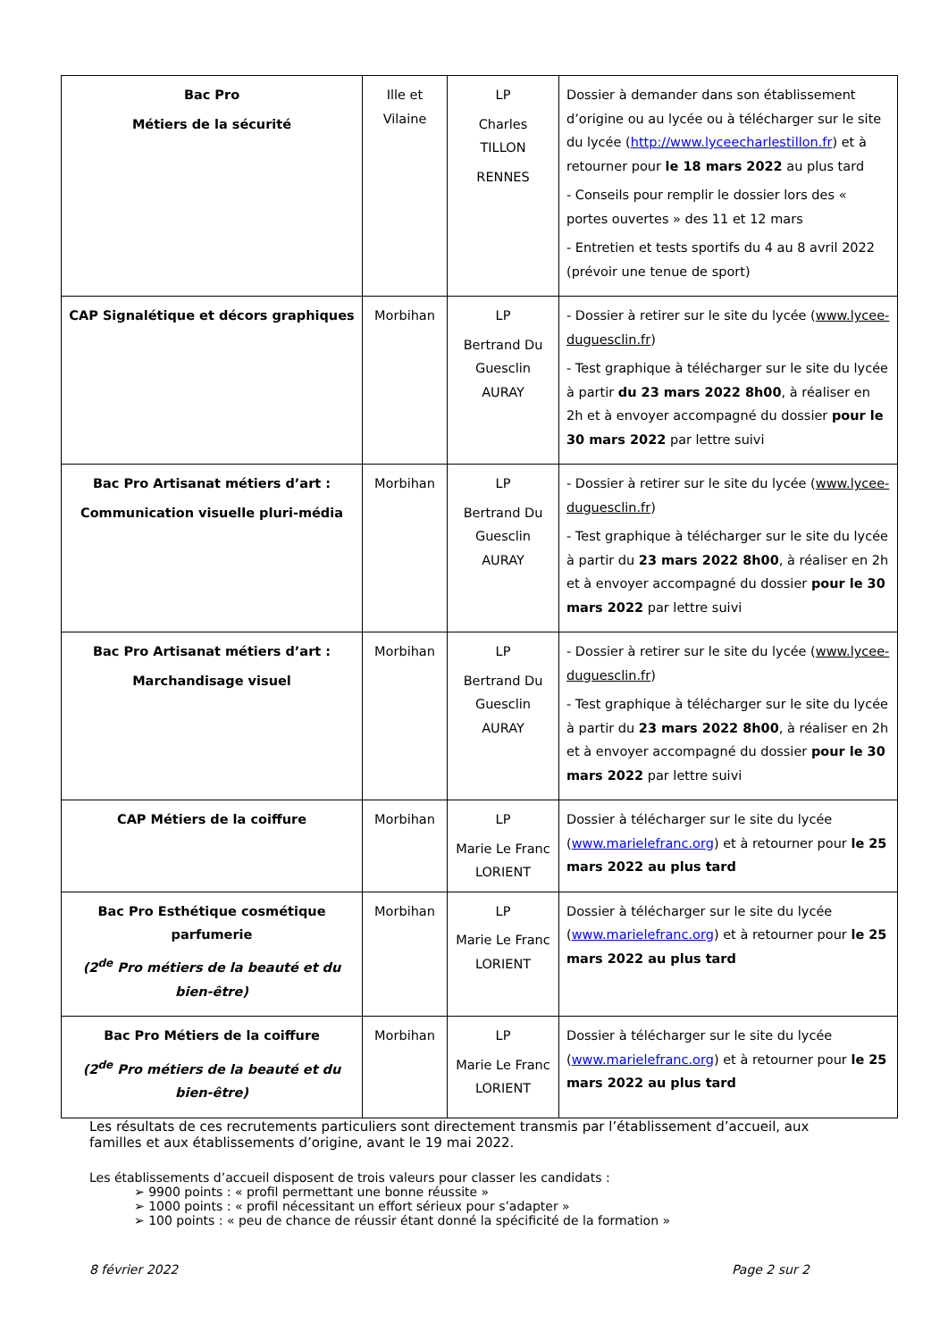| Bac Pro Métiers de la sécurité | Ille et Vilaine | LP Charles TILLON RENNES | Dossier à demander dans son établissement d’origine ou au lycée ou à télécharger sur le site du lycée ( http://www.lyceecharlestillon.fr ) et à retourner pour le 18 mars 2022 au plus tard - Conseils pour remplir le dossier lors des « portes ouvertes » des 11 et 12 mars - Entretien et tests sportifs du 4 au 8 avril 2022 (prévoir une tenue de sport) |
| CAP Signalétique et décors graphiques | Morbihan | LP Bertrand Du Guesclin AURAY | - Dossier à retirer sur le site du lycée ( www.lycee-duguesclin.fr ) - Test graphique à télécharger sur le site du lycée à partir du 23 mars 2022 8h00 , à réaliser en 2h et à envoyer accompagné du dossier pour le 30 mars 2022 par lettre suivi |
| Bac Pro Artisanat métiers d’art : Communication visuelle pluri-média | Morbihan | LP Bertrand Du Guesclin AURAY | - Dossier à retirer sur le site du lycée ( www.lycee-duguesclin.fr ) - Test graphique à télécharger sur le site du lycée à partir du 23 mars 2022 8h00 , à réaliser en 2h et à envoyer accompagné du dossier pour le 30 mars 2022 par lettre suivi |
| Bac Pro Artisanat métiers d’art : Marchandisage visuel | Morbihan | LP Bertrand Du Guesclin AURAY | - Dossier à retirer sur le site du lycée ( www.lycee-duguesclin.fr ) - Test graphique à télécharger sur le site du lycée à partir du 23 mars 2022 8h00 , à réaliser en 2h et à envoyer accompagné du dossier pour le 30 mars 2022 par lettre suivi |
| CAP Métiers de la coiffure | Morbihan | LP Marie Le Franc LORIENT | Dossier à télécharger sur le site du lycée ( www.marielefranc.org ) et à retourner pour le 25 mars 2022 au plus tard |
| Bac Pro Esthétique cosmétique parfumerie (2<sup>de</sup> Pro métiers de la beauté et du bien-être) | Morbihan | LP Marie Le Franc LORIENT | Dossier à télécharger sur le site du lycée ( www.marielefranc.org ) et à retourner pour le 25 mars 2022 au plus tard |
| Bac Pro Métiers de la coiffure (2<sup>de</sup> Pro métiers de la beauté et du bien-être) | Morbihan | LP Marie Le Franc LORIENT | Dossier à télécharger sur le site du lycée ( www.marielefranc.org ) et à retourner pour le 25 mars 2022 au plus tard |
Les résultats de ces recrutements particuliers sont directement transmis par l’établissement d’accueil, aux familles et aux établissements d’origine, avant le 19 mai 2022.
Les établissements d’accueil disposent de trois valeurs pour classer les candidats :
➢ 9900 points : « profil permettant une bonne réussite »
➢ 1000 points : « profil nécessitant un effort sérieux pour s’adapter »
➢ 100 points : « peu de chance de réussir étant donné la spécificité de la formation »
8 février 2022 Page 2 sur 2